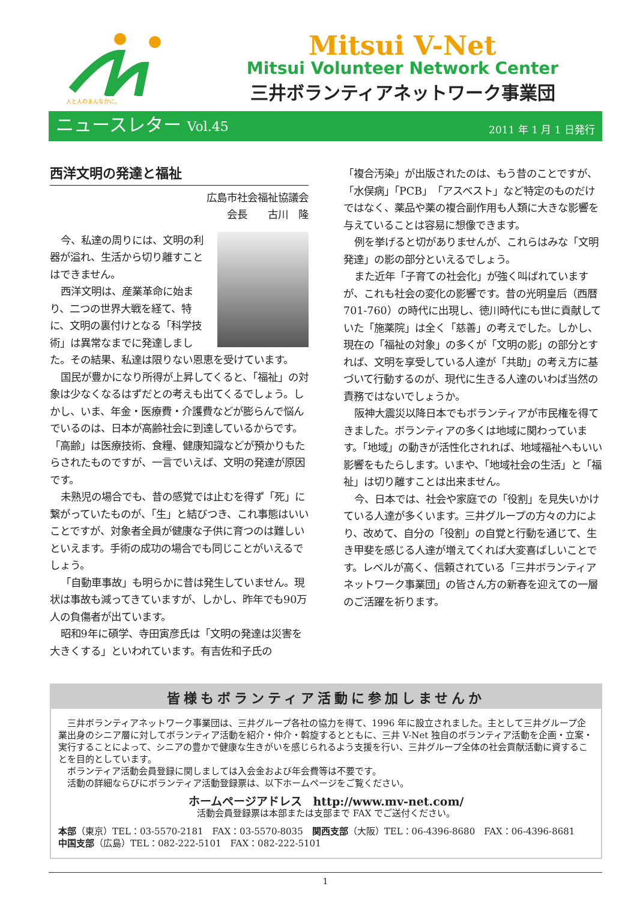人と人のまんなかに。
Mitsui V-Net
Mitsui Volunteer Network Center
三井ボランティアネットワーク事業団
ニュースレター Vol.45
2011 年 1 月 1 日発行
西洋文明の発達と福祉
広島市社会福祉協議会
会長　　古川　隆
今、私達の周りには、文明の利器が溢れ、生活から切り離すことはできません。
西洋文明は、産業革命に始まり、二つの世界大戦を経て、特に、文明の裏付けとなる「科学技術」は異常なまでに発達しました。その結果、私達は限りない恩恵を受けています。
国民が豊かになり所得が上昇してくると、「福祉」の対象は少なくなるはずだとの考えも出てくるでしょう。しかし、いま、年金・医療費・介護費などが膨らんで悩んでいるのは、日本が高齢社会に到達しているからです。「高齢」は医療技術、食糧、健康知識などが預かりもたらされたものですが、一言でいえば、文明の発達が原因です。
未熟児の場合でも、昔の感覚では止むを得ず「死」に繋がっていたものが、「生」と結びつき、これ事態はいいことですが、対象者全員が健康な子供に育つのは難しいといえます。手術の成功の場合でも同じことがいえるでしょう。
「自動車事故」も明らかに昔は発生していません。現状は事故も減ってきていますが、しかし、昨年でも90万人の負傷者が出ています。
昭和9年に碩学、寺田寅彦氏は「文明の発達は災害を大きくする」といわれています。有吉佐和子氏の
「複合汚染」が出版されたのは、もう昔のことですが、「水俣病」「PCB」「アスベスト」など特定のものだけではなく、薬品や薬の複合副作用も人類に大きな影響を与えていることは容易に想像できます。
例を挙げると切がありませんが、これらはみな「文明発達」の影の部分といえるでしょう。
また近年「子育ての社会化」が強く叫ばれていますが、これも社会の変化の影響です。昔の光明皇后（西暦701-760）の時代に出現し、徳川時代にも世に貢献していた「施薬院」は全く「慈善」の考えでした。しかし、現在の「福祉の対象」の多くが「文明の影」の部分とすれば、文明を享受している人達が「共助」の考え方に基づいて行動するのが、現代に生きる人達のいわば当然の責務ではないでしょうか。
阪神大震災以降日本でもボランティアが市民権を得てきました。ボランティアの多くは地域に関わっています。「地域」の動きが活性化されれば、地域福祉へもいい影響をもたらします。いまや、「地域社会の生活」と「福祉」は切り離すことは出来ません。
今、日本では、社会や家庭での「役割」を見失いかけている人達が多くいます。三井グループの方々の力により、改めて、自分の「役割」の自覚と行動を通じて、生き甲斐を感じる人達が増えてくれば大変喜ばしいことです。レベルが高く、信頼されている「三井ボランティアネットワーク事業団」の皆さん方の新春を迎えての一層のご活躍を祈ります。
皆様もボランティア活動に参加しませんか
三井ボランティアネットワーク事業団は、三井グループ各社の協力を得て、1996 年に設立されました。主として三井グループ企業出身のシニア層に対してボランティア活動を紹介・仲介・斡旋するとともに、三井 V-Net 独自のボランティア活動を企画・立案・実行することによって、シニアの豊かで健康な生きがいを感じられるよう支援を行い、三井グループ全体の社会貢献活動に資することを目的としています。
ボランティア活動会員登録に関しましては入会金および年会費等は不要です。
活動の詳細ならびにボランティア活動登録票は、以下ホームページをご覧ください。
ホームページアドレス　http://www.mv-net.com/
活動会員登録票は本部または支部まで FAX でご送付ください。
本部（東京）TEL：03-5570-2181　FAX：03-5570-8035　関西支部（大阪）TEL：06-4396-8680　FAX：06-4396-8681
中国支部（広島）TEL：082-222-5101　FAX：082-222-5101
1